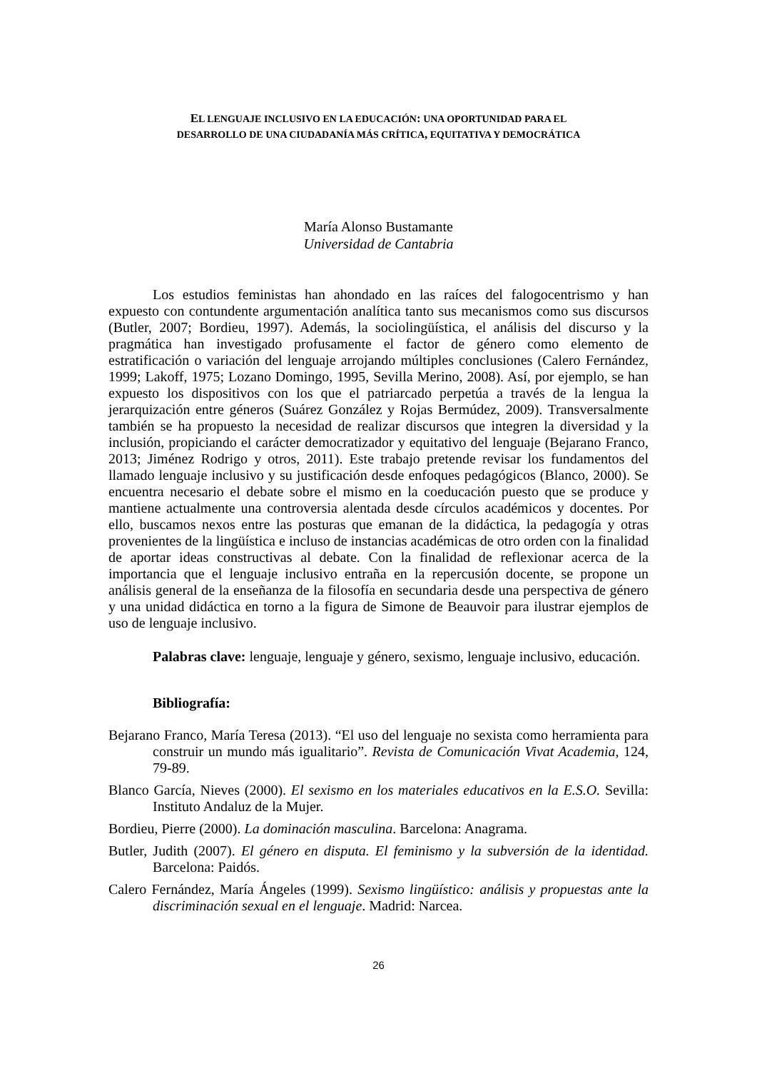EL LENGUAJE INCLUSIVO EN LA EDUCACIÓN: UNA OPORTUNIDAD PARA EL
DESARROLLO DE UNA CIUDADANÍA MÁS CRÍTICA, EQUITATIVA Y DEMOCRÁTICA
María Alonso Bustamante
Universidad de Cantabria
Los estudios feministas han ahondado en las raíces del falogocentrismo y han expuesto con contundente argumentación analítica tanto sus mecanismos como sus discursos (Butler, 2007; Bordieu, 1997). Además, la sociolingüística, el análisis del discurso y la pragmática han investigado profusamente el factor de género como elemento de estratificación o variación del lenguaje arrojando múltiples conclusiones (Calero Fernández, 1999; Lakoff, 1975; Lozano Domingo, 1995, Sevilla Merino, 2008). Así, por ejemplo, se han expuesto los dispositivos con los que el patriarcado perpetúa a través de la lengua la jerarquización entre géneros (Suárez González y Rojas Bermúdez, 2009). Transversalmente también se ha propuesto la necesidad de realizar discursos que integren la diversidad y la inclusión, propiciando el carácter democratizador y equitativo del lenguaje (Bejarano Franco, 2013; Jiménez Rodrigo y otros, 2011). Este trabajo pretende revisar los fundamentos del llamado lenguaje inclusivo y su justificación desde enfoques pedagógicos (Blanco, 2000). Se encuentra necesario el debate sobre el mismo en la coeducación puesto que se produce y mantiene actualmente una controversia alentada desde círculos académicos y docentes. Por ello, buscamos nexos entre las posturas que emanan de la didáctica, la pedagogía y otras provenientes de la lingüística e incluso de instancias académicas de otro orden con la finalidad de aportar ideas constructivas al debate. Con la finalidad de reflexionar acerca de la importancia que el lenguaje inclusivo entraña en la repercusión docente, se propone un análisis general de la enseñanza de la filosofía en secundaria desde una perspectiva de género y una unidad didáctica en torno a la figura de Simone de Beauvoir para ilustrar ejemplos de uso de lenguaje inclusivo.
Palabras clave: lenguaje, lenguaje y género, sexismo, lenguaje inclusivo, educación.
Bibliografía:
Bejarano Franco, María Teresa (2013). “El uso del lenguaje no sexista como herramienta para construir un mundo más igualitario”. Revista de Comunicación Vivat Academia, 124, 79-89.
Blanco García, Nieves (2000). El sexismo en los materiales educativos en la E.S.O. Sevilla: Instituto Andaluz de la Mujer.
Bordieu, Pierre (2000). La dominación masculina. Barcelona: Anagrama.
Butler, Judith (2007). El género en disputa. El feminismo y la subversión de la identidad. Barcelona: Paidós.
Calero Fernández, María Ángeles (1999). Sexismo lingüístico: análisis y propuestas ante la discriminación sexual en el lenguaje. Madrid: Narcea.
26